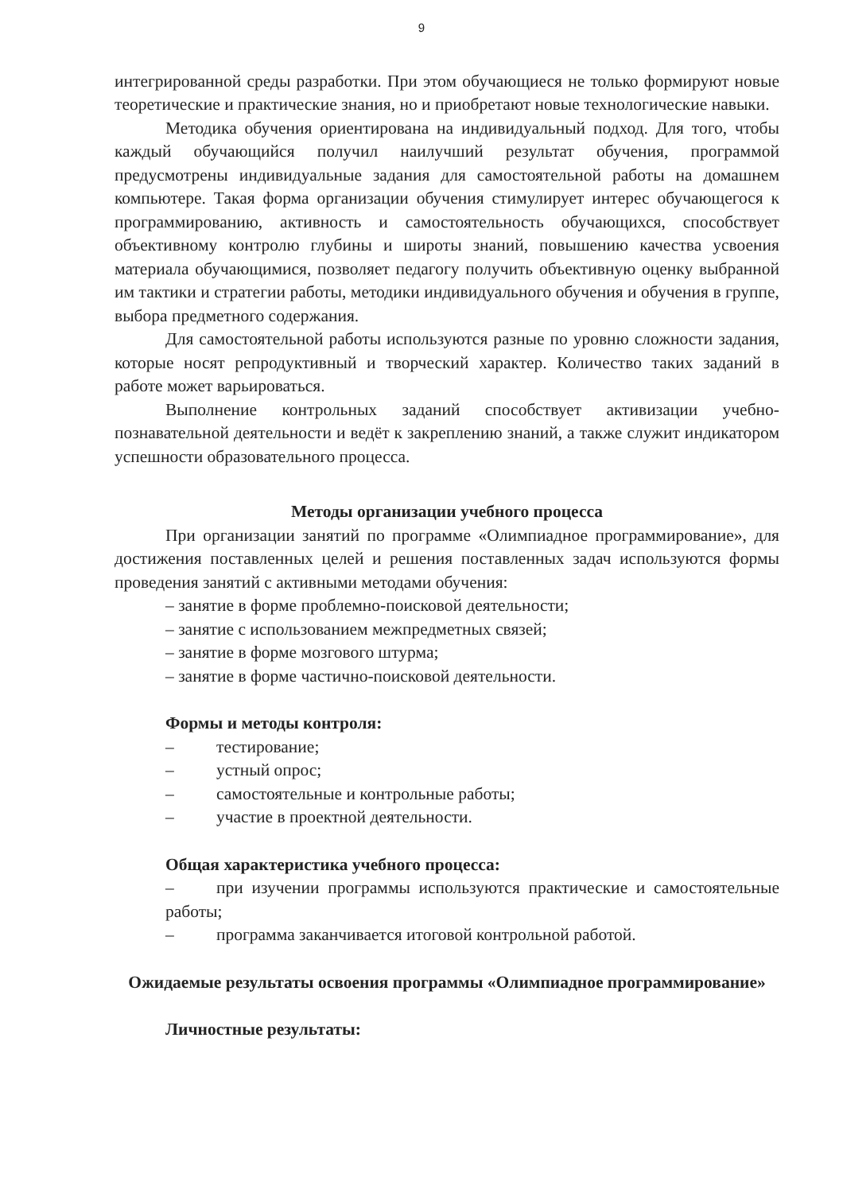9
интегрированной среды разработки. При этом обучающиеся не только формируют новые теоретические и практические знания, но и приобретают новые технологические навыки.
Методика обучения ориентирована на индивидуальный подход. Для того, чтобы каждый обучающийся получил наилучший результат обучения, программой предусмотрены индивидуальные задания для самостоятельной работы на домашнем компьютере. Такая форма организации обучения стимулирует интерес обучающегося к программированию, активность и самостоятельность обучающихся, способствует объективному контролю глубины и широты знаний, повышению качества усвоения материала обучающимися, позволяет педагогу получить объективную оценку выбранной им тактики и стратегии работы, методики индивидуального обучения и обучения в группе, выбора предметного содержания.
Для самостоятельной работы используются разные по уровню сложности задания, которые носят репродуктивный и творческий характер. Количество таких заданий в работе может варьироваться.
Выполнение контрольных заданий способствует активизации учебно-познавательной деятельности и ведёт к закреплению знаний, а также служит индикатором успешности образовательного процесса.
Методы организации учебного процесса
При организации занятий по программе «Олимпиадное программирование», для достижения поставленных целей и решения поставленных задач используются формы проведения занятий с активными методами обучения:
– занятие в форме проблемно-поисковой деятельности;
– занятие с использованием межпредметных связей;
– занятие в форме мозгового штурма;
– занятие в форме частично-поисковой деятельности.
Формы и методы контроля:
– тестирование;
– устный опрос;
– самостоятельные и контрольные работы;
– участие в проектной деятельности.
Общая характеристика учебного процесса:
– при изучении программы используются практические и самостоятельные работы;
– программа заканчивается итоговой контрольной работой.
Ожидаемые результаты освоения программы «Олимпиадное программирование»
Личностные результаты: